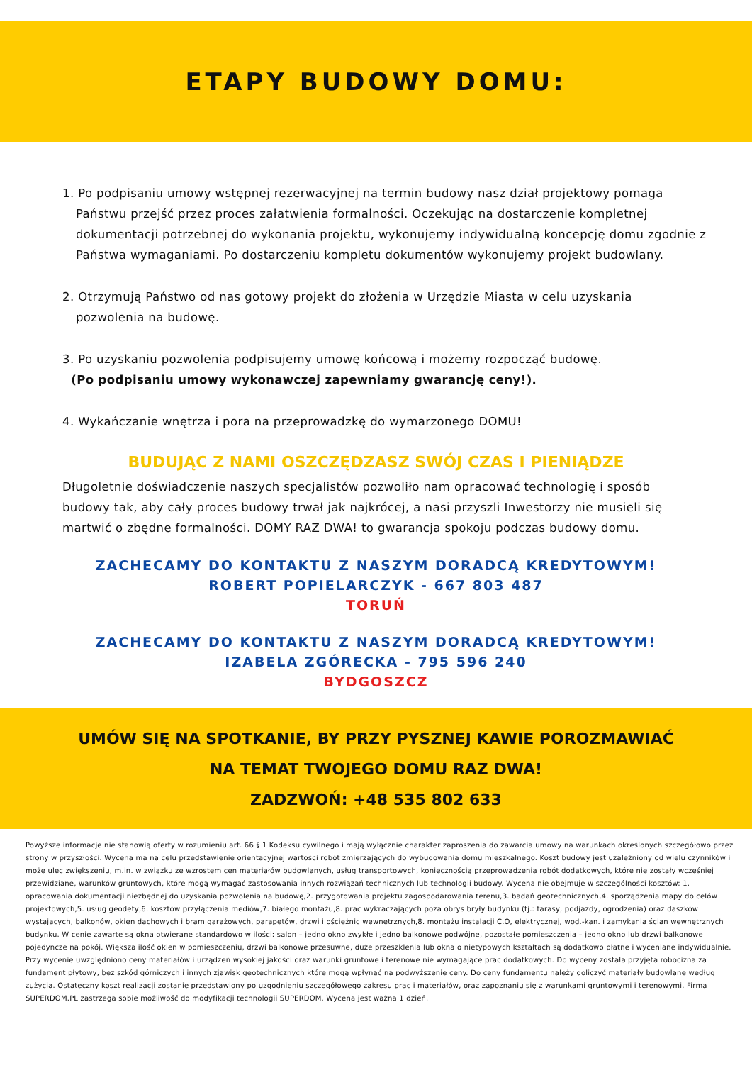ETAPY BUDOWY DOMU:
1. Po podpisaniu umowy wstępnej rezerwacyjnej na termin budowy nasz dział projektowy pomaga
Państwu przejść przez proces załatwienia formalności. Oczekując na dostarczenie kompletnej dokumentacji potrzebnej do wykonania projektu, wykonujemy indywidualną koncepcję domu zgodnie z Państwa wymaganiami. Po dostarczeniu kompletu dokumentów wykonujemy projekt budowlany.
2. Otrzymują Państwo od nas gotowy projekt do złożenia w Urzędzie Miasta w celu uzyskania
pozwolenia na budowę.
3. Po uzyskaniu pozwolenia podpisujemy umowę końcową i możemy rozpocząć budowę.
(Po podpisaniu umowy wykonawczej zapewniamy gwarancję ceny!).
4. Wykańczanie wnętrza i pora na przeprowadzkę do wymarzonego DOMU!
BUDUJĄC Z NAMI OSZCZĘDZASZ SWÓJ CZAS I PIENIĄDZE
Długoletnie doświadczenie naszych specjalistów pozwoliło nam opracować technologię i sposób budowy tak, aby cały proces budowy trwał jak najkrócej, a nasi przyszli Inwestorzy nie musieli się martwić o zbędne formalności. DOMY RAZ DWA! to gwarancja spokoju podczas budowy domu.
ZACHECAMY DO KONTAKTU Z NASZYM DORADCĄ KREDYTOWYM!
ROBERT POPIELARCZYK - 667 803 487
TORUŃ
ZACHECAMY DO KONTAKTU Z NASZYM DORADCĄ KREDYTOWYM!
IZABELA ZGÓRECKA - 795 596 240
BYDGOSZCZ
UMÓW SIĘ NA SPOTKANIE, BY PRZY PYSZNEJ KAWIE POROZMAWIAĆ
NA TEMAT TWOJEGO DOMU RAZ DWA!
ZADZWOŃ: +48 535 802 633
Powyższe informacje nie stanowią oferty w rozumieniu art. 66 § 1 Kodeksu cywilnego i mają wyłącznie charakter zaproszenia do zawarcia umowy na warunkach określonych szczegółowo przez strony w przyszłości. Wycena ma na celu przedstawienie orientacyjnej wartości robót zmierzających do wybudowania domu mieszkalnego. Koszt budowy jest uzależniony od wielu czynników i może ulec zwiększeniu, m.in. w związku ze wzrostem cen materiałów budowlanych, usług transportowych, koniecznością przeprowadzenia robót dodatkowych, które nie zostały wcześniej przewidziane, warunków gruntowych, które mogą wymagać zastosowania innych rozwiązań technicznych lub technologii budowy. Wycena nie obejmuje w szczególności kosztów: 1. opracowania dokumentacji niezbędnej do uzyskania pozwolenia na budowę,2. przygotowania projektu zagospodarowania terenu,3. badań geotechnicznych,4. sporządzenia mapy do celów projektowych,5. usług geodety,6. kosztów przyłączenia mediów,7. białego montażu,8. prac wykraczających poza obrys bryły budynku (tj.: tarasy, podjazdy, ogrodzenia) oraz daszków wystających, balkonów, okien dachowych i bram garażowych, parapetów, drzwi i ościeżnic wewnętrznych,8. montażu instalacji C.O, elektrycznej, wod.-kan. i zamykania ścian wewnętrznych budynku. W cenie zawarte są okna otwierane standardowo w ilości: salon – jedno okno zwykłe i jedno balkonowe podwójne, pozostałe pomieszczenia – jedno okno lub drzwi balkonowe pojedyncze na pokój. Większa ilość okien w pomieszczeniu, drzwi balkonowe przesuwne, duże przeszklenia lub okna o nietypowych kształtach są dodatkowo płatne i wyceniane indywidualnie. Przy wycenie uwzględniono ceny materiałów i urządzeń wysokiej jakości oraz warunki gruntowe i terenowe nie wymagające prac dodatkowych. Do wyceny została przyjęta robocizna za fundament płytowy, bez szkód górniczych i innych zjawisk geotechnicznych które mogą wpłynąć na podwyższenie ceny. Do ceny fundamentu należy doliczyć materiały budowlane według zużycia. Ostateczny koszt realizacji zostanie przedstawiony po uzgodnieniu szczegółowego zakresu prac i materiałów, oraz zapoznaniu się z warunkami gruntowymi i terenowymi. Firma SUPERDOM.PL zastrzega sobie możliwość do modyfikacji technologii SUPERDOM. Wycena jest ważna 1 dzień.